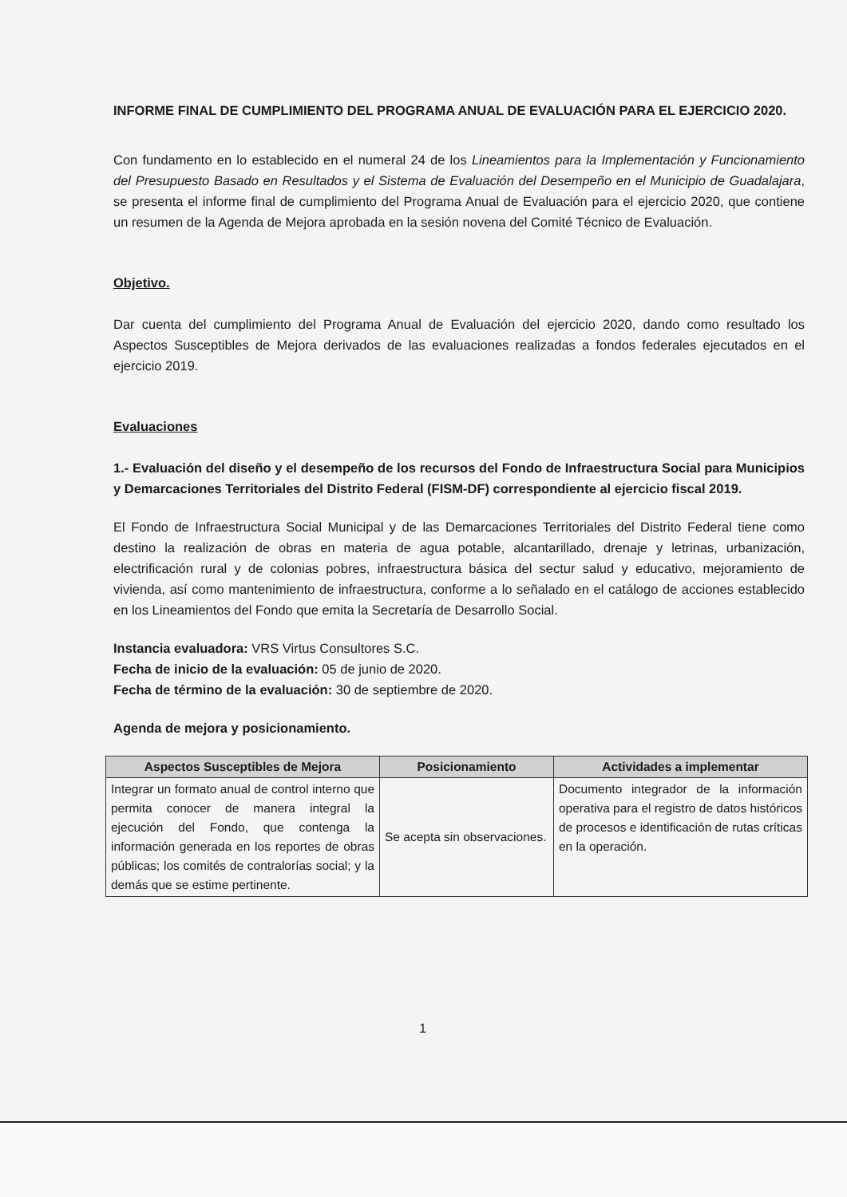INFORME FINAL DE CUMPLIMIENTO DEL PROGRAMA ANUAL DE EVALUACIÓN PARA EL EJERCICIO 2020.
Con fundamento en lo establecido en el numeral 24 de los Lineamientos para la Implementación y Funcionamiento del Presupuesto Basado en Resultados y el Sistema de Evaluación del Desempeño en el Municipio de Guadalajara, se presenta el informe final de cumplimiento del Programa Anual de Evaluación para el ejercicio 2020, que contiene un resumen de la Agenda de Mejora aprobada en la sesión novena del Comité Técnico de Evaluación.
Objetivo.
Dar cuenta del cumplimiento del Programa Anual de Evaluación del ejercicio 2020, dando como resultado los Aspectos Susceptibles de Mejora derivados de las evaluaciones realizadas a fondos federales ejecutados en el ejercicio 2019.
Evaluaciones
1.- Evaluación del diseño y el desempeño de los recursos del Fondo de Infraestructura Social para Municipios y Demarcaciones Territoriales del Distrito Federal (FISM-DF) correspondiente al ejercicio fiscal 2019.
El Fondo de Infraestructura Social Municipal y de las Demarcaciones Territoriales del Distrito Federal tiene como destino la realización de obras en materia de agua potable, alcantarillado, drenaje y letrinas, urbanización, electrificación rural y de colonias pobres, infraestructura básica del sectur salud y educativo, mejoramiento de vivienda, así como mantenimiento de infraestructura, conforme a lo señalado en el catálogo de acciones establecido en los Lineamientos del Fondo que emita la Secretaría de Desarrollo Social.
Instancia evaluadora: VRS Virtus Consultores S.C.
Fecha de inicio de la evaluación: 05 de junio de 2020.
Fecha de término de la evaluación: 30 de septiembre de 2020.
Agenda de mejora y posicionamiento.
| Aspectos Susceptibles de Mejora | Posicionamiento | Actividades a implementar |
| --- | --- | --- |
| Integrar un formato anual de control interno que permita conocer de manera integral la ejecución del Fondo, que contenga la información generada en los reportes de obras públicas; los comités de contralorías social; y la demás que se estime pertinente. | Se acepta sin observaciones. | Documento integrador de la información operativa para el registro de datos históricos de procesos e identificación de rutas críticas en la operación. |
1